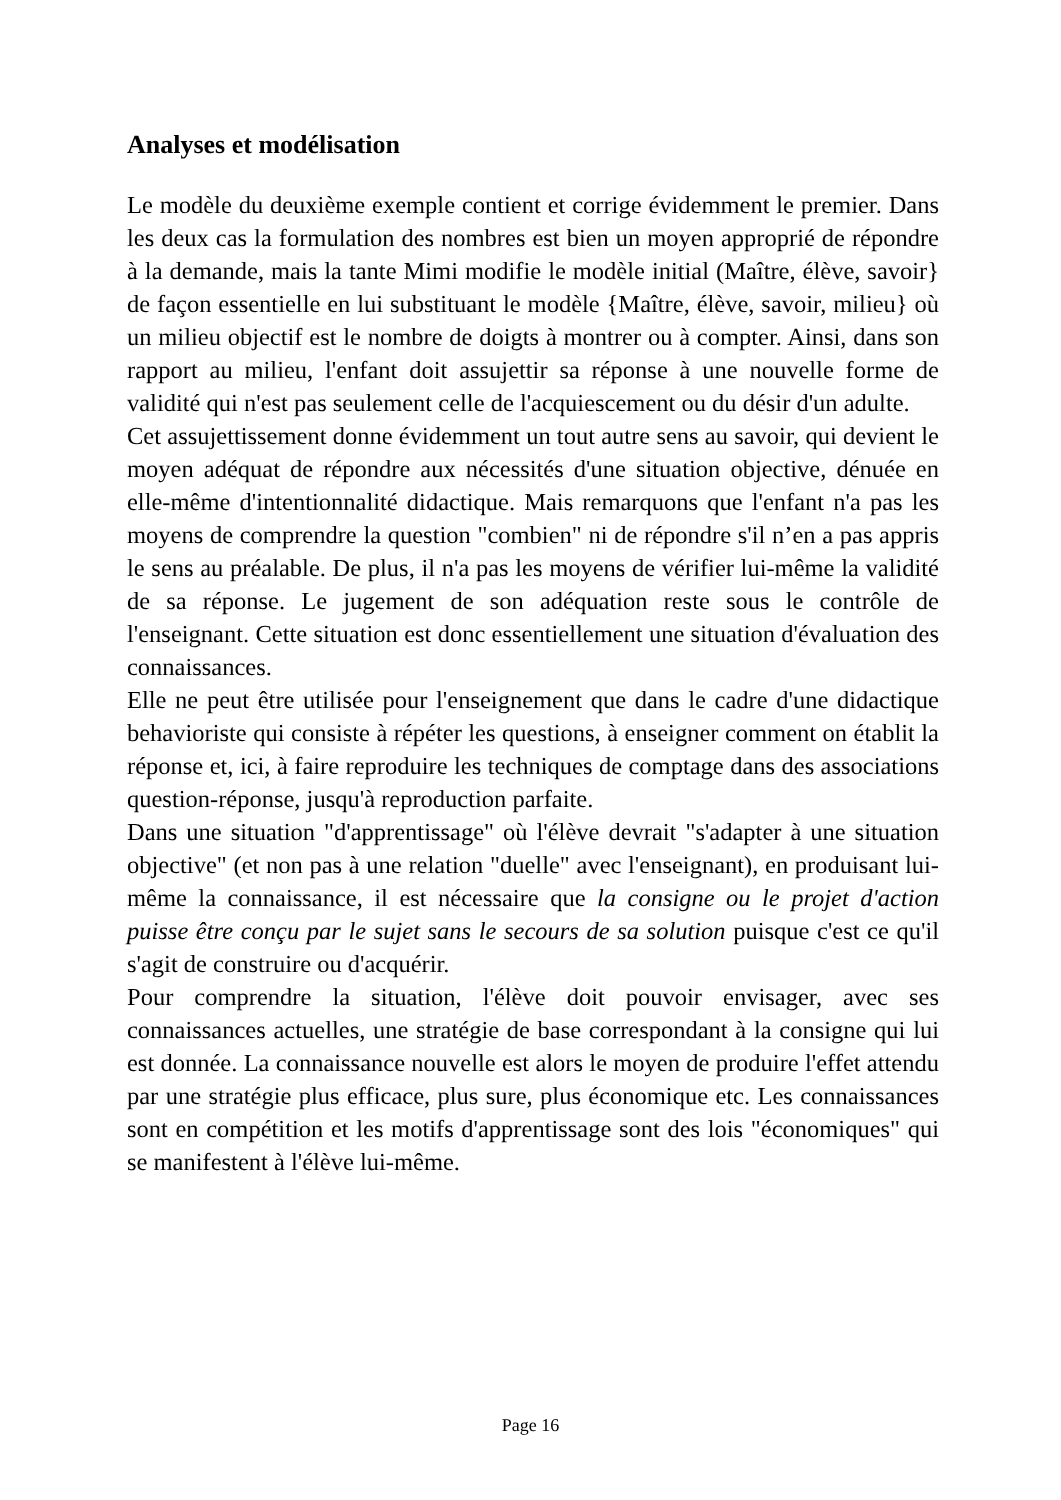Analyses et modélisation
Le modèle du deuxième exemple contient et corrige évidemment le premier. Dans les deux cas la formulation des nombres est bien un moyen approprié de répondre à la demande, mais la tante Mimi modifie le modèle initial (Maître, élève, savoir} de façon essentielle en lui substituant le modèle {Maître, élève, savoir, milieu} où un milieu objectif est le nombre de doigts à montrer ou à compter. Ainsi, dans son rapport au milieu, l'enfant doit assujettir sa réponse à une nouvelle forme de validité qui n'est pas seulement celle de l'acquiescement ou du désir d'un adulte.
Cet assujettissement donne évidemment un tout autre sens au savoir, qui devient le moyen adéquat de répondre aux nécessités d'une situation objective, dénuée en elle-même d'intentionnalité didactique. Mais remarquons que l'enfant n'a pas les moyens de comprendre la question "combien" ni de répondre s'il n’en a pas appris le sens au préalable. De plus, il n'a pas les moyens de vérifier lui-même la validité de sa réponse. Le jugement de son adéquation reste sous le contrôle de l'enseignant. Cette situation est donc essentiellement une situation d'évaluation des connaissances.
Elle ne peut être utilisée pour l'enseignement que dans le cadre d'une didactique behavioriste qui consiste à répéter les questions, à enseigner comment on établit la réponse et, ici, à faire reproduire les techniques de comptage dans des associations question-réponse, jusqu'à reproduction parfaite.
Dans une situation "d'apprentissage" où l'élève devrait "s'adapter à une situation objective" (et non pas à une relation "duelle" avec l'enseignant), en produisant lui-même la connaissance, il est nécessaire que la consigne ou le projet d'action puisse être conçu par le sujet sans le secours de sa solution puisque c'est ce qu'il s'agit de construire ou d'acquérir.
Pour comprendre la situation, l'élève doit pouvoir envisager, avec ses connaissances actuelles, une stratégie de base correspondant à la consigne qui lui est donnée. La connaissance nouvelle est alors le moyen de produire l'effet attendu par une stratégie plus efficace, plus sure, plus économique etc. Les connaissances sont en compétition et les motifs d'apprentissage sont des lois "économiques" qui se manifestent à l'élève lui-même.
Page 16